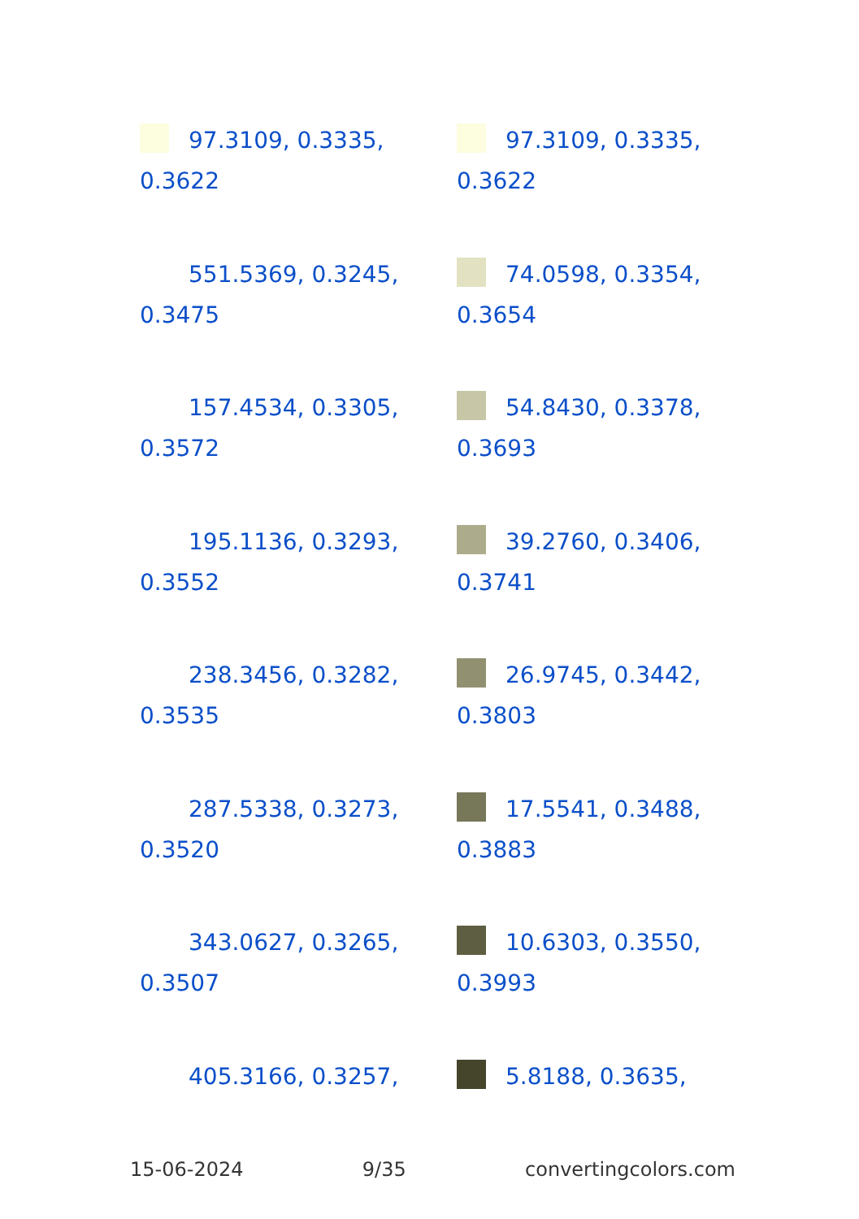97.3109, 0.3335, 0.3622
97.3109, 0.3335, 0.3622
551.5369, 0.3245, 0.3475
74.0598, 0.3354, 0.3654
157.4534, 0.3305, 0.3572
54.8430, 0.3378, 0.3693
195.1136, 0.3293, 0.3552
39.2760, 0.3406, 0.3741
238.3456, 0.3282, 0.3535
26.9745, 0.3442, 0.3803
287.5338, 0.3273, 0.3520
17.5541, 0.3488, 0.3883
343.0627, 0.3265, 0.3507
10.6303, 0.3550, 0.3993
405.3166, 0.3257,
5.8188, 0.3635,
15-06-2024 9/35 convertingcolors.com